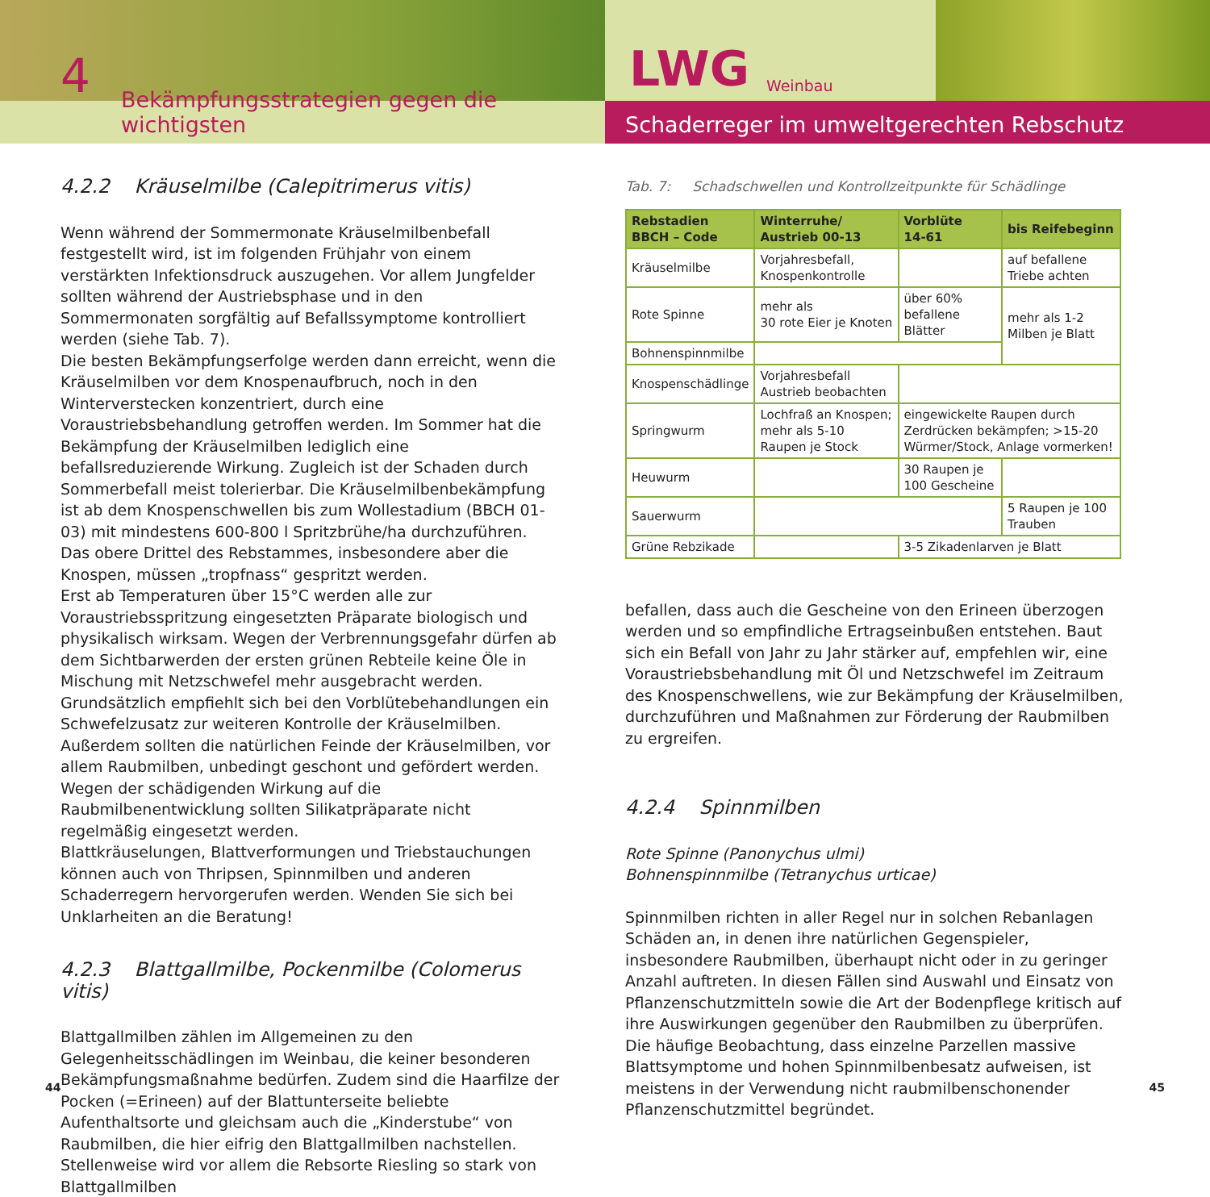4
Bekämpfungsstrategien gegen die wichtigsten
LWG Weinbau
Schaderreger im umweltgerechten Rebschutz
4.2.2 Kräuselmilbe (Calepitrimerus vitis)
Wenn während der Sommermonate Kräuselmilbenbefall festgestellt wird, ist im folgenden Frühjahr von einem verstärkten Infektionsdruck auszugehen. Vor allem Jungfelder sollten während der Austriebsphase und in den Sommermonaten sorgfältig auf Befallssymptome kontrolliert werden (siehe Tab. 7).
Die besten Bekämpfungserfolge werden dann erreicht, wenn die Kräuselmilben vor dem Knospenaufbruch, noch in den Winterverstecken konzentriert, durch eine Voraustriebsbehandlung getroffen werden. Im Sommer hat die Bekämpfung der Kräuselmilben lediglich eine befallsreduzierende Wirkung. Zugleich ist der Schaden durch Sommerbefall meist tolerierbar. Die Kräuselmilbenbekämpfung ist ab dem Knospenschwellen bis zum Wollestadium (BBCH 01-03) mit mindestens 600-800 l Spritzbrühe/ha durchzuführen. Das obere Drittel des Rebstammes, insbesondere aber die Knospen, müssen „tropfnass“ gespritzt werden.
Erst ab Temperaturen über 15°C werden alle zur Voraustriebsspritzung eingesetzten Präparate biologisch und physikalisch wirksam. Wegen der Verbrennungsgefahr dürfen ab dem Sichtbarwerden der ersten grünen Rebteile keine Öle in Mischung mit Netzschwefel mehr ausgebracht werden.
Grundsätzlich empfiehlt sich bei den Vorblütebehandlungen ein Schwefelzusatz zur weiteren Kontrolle der Kräuselmilben.
Außerdem sollten die natürlichen Feinde der Kräuselmilben, vor allem Raubmilben, unbedingt geschont und gefördert werden. Wegen der schädigenden Wirkung auf die Raubmilbenentwicklung sollten Silikatpräparate nicht regelmäßig eingesetzt werden.
Blattkräuselungen, Blattverformungen und Triebstauchungen können auch von Thripsen, Spinnmilben und anderen Schaderregern hervorgerufen werden. Wenden Sie sich bei Unklarheiten an die Beratung!
4.2.3 Blattgallmilbe, Pockenmilbe (Colomerus vitis)
Blattgallmilben zählen im Allgemeinen zu den Gelegenheitsschädlingen im Weinbau, die keiner besonderen Bekämpfungsmaßnahme bedürfen. Zudem sind die Haarfilze der Pocken (=Erineen) auf der Blattunterseite beliebte Aufenthaltsorte und gleichsam auch die „Kinderstube“ von Raubmilben, die hier eifrig den Blattgallmilben nachstellen. Stellenweise wird vor allem die Rebsorte Riesling so stark von Blattgallmilben
Tab. 7: Schadschwellen und Kontrollzeitpunkte für Schädlinge
| Rebstadien BBCH – Code | Winterruhe/ Austrieb 00-13 | Vorblüte 14-61 | bis Reifebeginn |
| --- | --- | --- | --- |
| Kräuselmilbe | Vorjahresbefall, Knospenkontrolle | | auf befallene Triebe achten |
| Rote Spinne | mehr als 30 rote Eier je Knoten | über 60% befallene Blätter | mehr als 1-2 Milben je Blatt |
| Bohnenspinnmilbe | | | |
| Knospenschädlinge | Vorjahresbefall Austrieb beobachten | | |
| Springwurm | Lochfraß an Knospen; mehr als 5-10 Raupen je Stock | eingewickelte Raupen durch Zerdrücken bekämpfen; >15-20 Würmer/Stock, Anlage vormerken! | |
| Heuwurm | | 30 Raupen je 100 Gescheine | |
| Sauerwurm | | | 5 Raupen je 100 Trauben |
| Grüne Rebzikade | | 3-5 Zikadenlarven je Blatt | |
befallen, dass auch die Gescheine von den Erineen überzogen werden und so empfindliche Ertragseinbußen entstehen. Baut sich ein Befall von Jahr zu Jahr stärker auf, empfehlen wir, eine Voraustriebsbehandlung mit Öl und Netzschwefel im Zeitraum des Knospenschwellens, wie zur Bekämpfung der Kräuselmilben, durchzuführen und Maßnahmen zur Förderung der Raubmilben zu ergreifen.
4.2.4 Spinnmilben
Rote Spinne (Panonychus ulmi)
Bohnenspinnmilbe (Tetranychus urticae)
Spinnmilben richten in aller Regel nur in solchen Rebanlagen Schäden an, in denen ihre natürlichen Gegenspieler, insbesondere Raubmilben, überhaupt nicht oder in zu geringer Anzahl auftreten. In diesen Fällen sind Auswahl und Einsatz von Pflanzenschutzmitteln sowie die Art der Bodenpflege kritisch auf ihre Auswirkungen gegenüber den Raubmilben zu überprüfen. Die häufige Beobachtung, dass einzelne Parzellen massive Blattsymptome und hohen Spinnmilbenbesatz aufweisen, ist meistens in der Verwendung nicht raubmilbenschonender Pflanzenschutzmittel begründet.
44 45